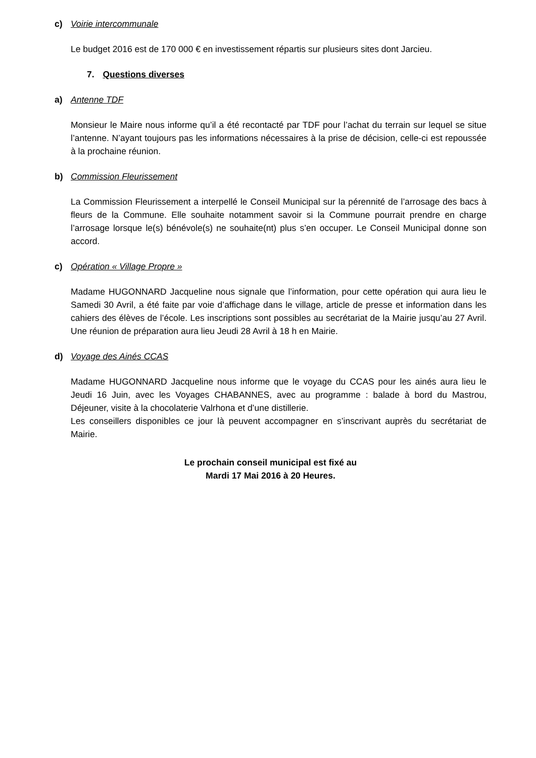c) Voirie intercommunale
Le budget 2016 est de 170 000 € en investissement répartis sur plusieurs sites dont Jarcieu.
7. Questions diverses
a) Antenne TDF
Monsieur le Maire nous informe qu’il a été recontacté par TDF pour l’achat du terrain sur lequel se situe l’antenne. N’ayant toujours pas les informations nécessaires à la prise de décision, celle-ci est repoussée à la prochaine réunion.
b) Commission Fleurissement
La Commission Fleurissement a interpellé le Conseil Municipal sur la pérennité de l’arrosage des bacs à fleurs de la Commune. Elle souhaite notamment savoir si la Commune pourrait prendre en charge l’arrosage lorsque le(s) bénévole(s) ne souhaite(nt) plus s’en occuper. Le Conseil Municipal donne son accord.
c) Opération « Village Propre »
Madame HUGONNARD Jacqueline nous signale que l’information, pour cette opération qui aura lieu le Samedi 30 Avril, a été faite par voie d’affichage dans le village, article de presse et information dans les cahiers des élèves de l’école. Les inscriptions sont possibles au secrétariat de la Mairie jusqu’au 27 Avril. Une réunion de préparation aura lieu Jeudi 28 Avril à 18 h en Mairie.
d) Voyage des Ainés CCAS
Madame HUGONNARD Jacqueline nous informe que le voyage du CCAS pour les ainés aura lieu le Jeudi 16 Juin, avec les Voyages CHABANNES, avec au programme : balade à bord du Mastrou, Déjeuner, visite à la chocolaterie Valrhona et d’une distillerie.
Les conseillers disponibles ce jour là peuvent accompagner en s’inscrivant auprès du secrétariat de Mairie.
Le prochain conseil municipal est fixé au
Mardi 17 Mai 2016 à 20 Heures.